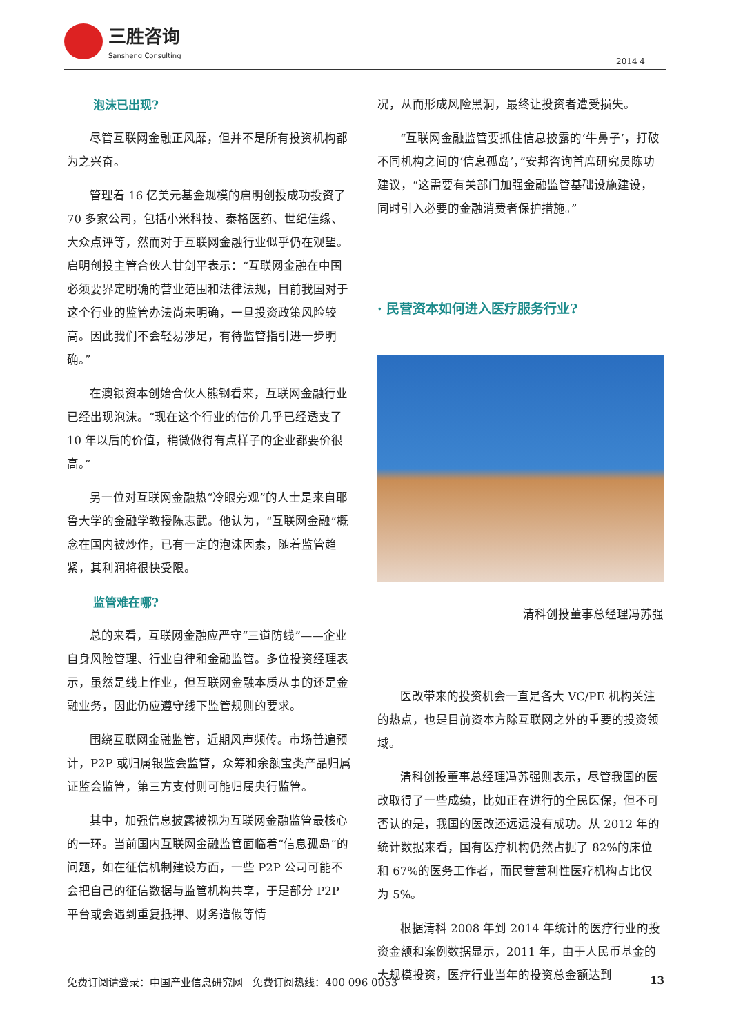三胜咨询
Sansheng Consulting
2014 4
泡沫已出现?
尽管互联网金融正风靡，但并不是所有投资机构都为之兴奋。
管理着 16 亿美元基金规模的启明创投成功投资了 70 多家公司，包括小米科技、泰格医药、世纪佳缘、大众点评等，然而对于互联网金融行业似乎仍在观望。启明创投主管合伙人甘剑平表示：“互联网金融在中国必须要界定明确的营业范围和法律法规，目前我国对于这个行业的监管办法尚未明确，一旦投资政策风险较高。因此我们不会轻易涉足，有待监管指引进一步明确。”
在澳银资本创始合伙人熊钢看来，互联网金融行业已经出现泡沫。“现在这个行业的估价几乎已经透支了 10 年以后的价值，稍微做得有点样子的企业都要价很高。”
另一位对互联网金融热“冷眼旁观”的人士是来自耶鲁大学的金融学教授陈志武。他认为，“互联网金融”概念在国内被炒作，已有一定的泡沫因素，随着监管趋紧，其利润将很快受限。
监管难在哪?
总的来看，互联网金融应严守“三道防线”——企业自身风险管理、行业自律和金融监管。多位投资经理表示，虽然是线上作业，但互联网金融本质从事的还是金融业务，因此仍应遵守线下监管规则的要求。
围绕互联网金融监管，近期风声频传。市场普遍预计，P2P 或归属银监会监管，众筹和余额宝类产品归属证监会监管，第三方支付则可能归属央行监管。
其中，加强信息披露被视为互联网金融监管最核心的一环。当前国内互联网金融监管面临着“信息孤岛”的问题，如在征信机制建设方面，一些 P2P 公司可能不会把自己的征信数据与监管机构共享，于是部分 P2P 平台或会遇到重复抵押、财务造假等情
况，从而形成风险黑洞，最终让投资者遭受损失。
“互联网金融监管要抓住信息披露的‘牛鼻子’，打破不同机构之间的‘信息孤岛’，”安邦咨询首席研究员陈功建议，“这需要有关部门加强金融监管基础设施建设，同时引入必要的金融消费者保护措施。”
· 民营资本如何进入医疗服务行业?
清科创投董事总经理冯苏强
医改带来的投资机会一直是各大 VC/PE 机构关注的热点，也是目前资本方除互联网之外的重要的投资领域。
清科创投董事总经理冯苏强则表示，尽管我国的医改取得了一些成绩，比如正在进行的全民医保，但不可否认的是，我国的医改还远远没有成功。从 2012 年的统计数据来看，国有医疗机构仍然占据了 82%的床位和 67%的医务工作者，而民营营利性医疗机构占比仅为 5%。
根据清科 2008 年到 2014 年统计的医疗行业的投资金额和案例数据显示，2011 年，由于人民币基金的大规模投资，医疗行业当年的投资总金额达到
免费订阅请登录：中国产业信息研究网 免费订阅热线：400 096 0053 13